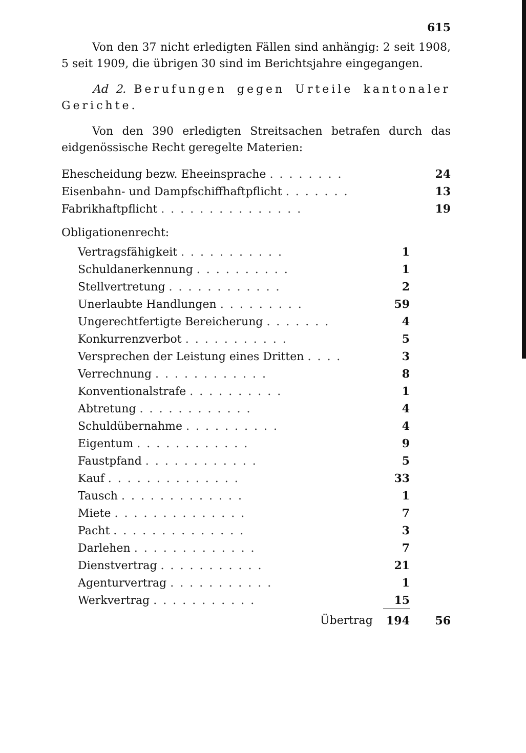615
Von den 37 nicht erledigten Fällen sind anhängig: 2 seit 1908, 5 seit 1909, die übrigen 30 sind im Berichtsjahre eingegangen.
Ad 2. Berufungen gegen Urteile kantonaler Gerichte.
Von den 390 erledigten Streitsachen betrafen durch das eidgenössische Recht geregelte Materien:
| Ehescheidung bezw. Eheeinsprache ........ | | 24 |
| Eisenbahn- und Dampfschiffhaftpflicht ....... | | 13 |
| Fabrikhaftpflicht ............... | | 19 |
Obligationenrecht:
| Vertragsfähigkeit ........... | 1 | |
| Schuldanerkennung .......... | 1 | |
| Stellvertretung ............ | 2 | |
| Unerlaubte Handlungen ......... | 59 | |
| Ungerechtfertigte Bereicherung ....... | 4 | |
| Konkurrenzverbot ........... | 5 | |
| Versprechen der Leistung eines Dritten .... | 3 | |
| Verrechnung ............ | 8 | |
| Konventionalstrafe .......... | 1 | |
| Abtretung ............ | 4 | |
| Schuldübernahme .......... | 4 | |
| Eigentum ............ | 9 | |
| Faustpfand ............ | 5 | |
| Kauf .............. | 33 | |
| Tausch ............. | 1 | |
| Miete .............. | 7 | |
| Pacht .............. | 3 | |
| Darlehen ............. | 7 | |
| Dienstvertrag ........... | 21 | |
| Agenturvertrag ........... | 1 | |
| Werkvertrag ........... | 15 | |
| Übertrag | 194 | 56 |